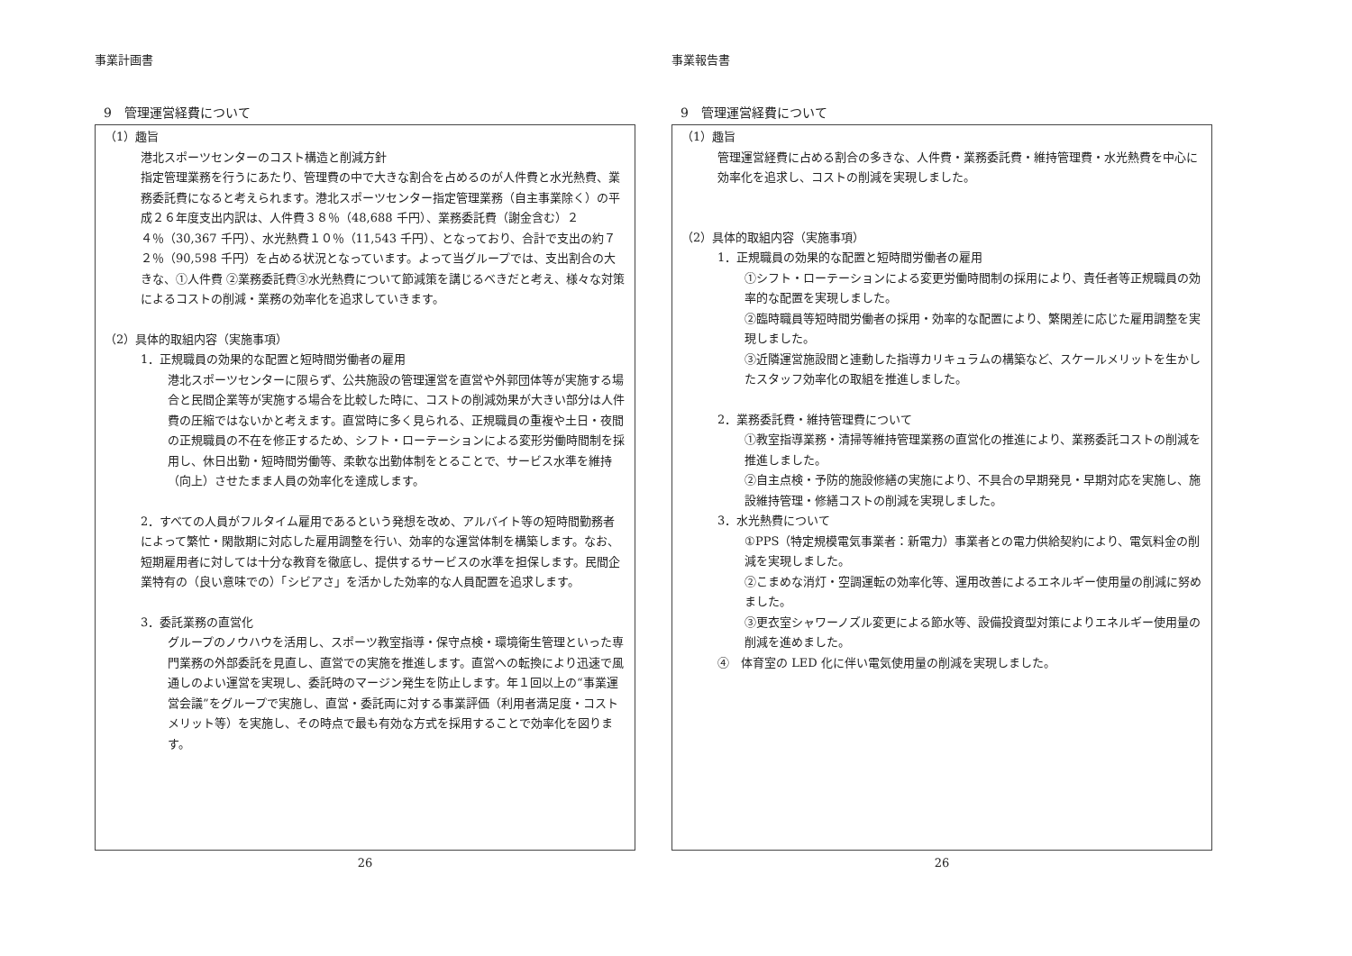事業計画書
9　管理運営経費について
（1）趣旨
港北スポーツセンターのコスト構造と削減方針
指定管理業務を行うにあたり、管理費の中で大きな割合を占めるのが人件費と水光熱費、業務委託費になると考えられます。港北スポーツセンター指定管理業務（自主事業除く）の平成２６年度支出内訳は、人件費３８％（48,688 千円）、業務委託費（謝金含む）２４％（30,367 千円）、水光熱費１０％（11,543 千円）、となっており、合計で支出の約７２％（90,598 千円）を占める状況となっています。よって当グループでは、支出割合の大きな、①人件費 ②業務委託費③水光熱費について節減策を講じるべきだと考え、様々な対策によるコストの削減・業務の効率化を追求していきます。
（2）具体的取組内容（実施事項）
1．正規職員の効果的な配置と短時間労働者の雇用
港北スポーツセンターに限らず、公共施設の管理運営を直営や外郭団体等が実施する場合と民間企業等が実施する場合を比較した時に、コストの削減効果が大きい部分は人件費の圧縮ではないかと考えます。直営時に多く見られる、正規職員の重複や土日・夜間の正規職員の不在を修正するため、シフト・ローテーションによる変形労働時間制を採用し、休日出勤・短時間労働等、柔軟な出勤体制をとることで、サービス水準を維持（向上）させたまま人員の効率化を達成します。
2．すべての人員がフルタイム雇用であるという発想を改め、アルバイト等の短時間勤務者によって繁忙・閑散期に対応した雇用調整を行い、効率的な運営体制を構築します。なお、短期雇用者に対しては十分な教育を徹底し、提供するサービスの水準を担保します。民間企業特有の（良い意味での）「シビアさ」を活かした効率的な人員配置を追求します。
3．委託業務の直営化
グループのノウハウを活用し、スポーツ教室指導・保守点検・環境衛生管理といった専門業務の外部委託を見直し、直営での実施を推進します。直営への転換により迅速で風通しのよい運営を実現し、委託時のマージン発生を防止します。年１回以上の“事業運営会議”をグループで実施し、直営・委託両に対する事業評価（利用者満足度・コストメリット等）を実施し、その時点で最も有効な方式を採用することで効率化を図ります。
26
事業報告書
9　管理運営経費について
（1）趣旨
管理運営経費に占める割合の多きな、人件費・業務委託費・維持管理費・水光熱費を中心に効率化を追求し、コストの削減を実現しました。
（2）具体的取組内容（実施事項）
1．正規職員の効果的な配置と短時間労働者の雇用
①シフト・ローテーションによる変更労働時間制の採用により、責任者等正規職員の効率的な配置を実現しました。
②臨時職員等短時間労働者の採用・効率的な配置により、繁閑差に応じた雇用調整を実現しました。
③近隣運営施設間と連動した指導カリキュラムの構築など、スケールメリットを生かしたスタッフ効率化の取組を推進しました。
2．業務委託費・維持管理費について
①教室指導業務・清掃等維持管理業務の直営化の推進により、業務委託コストの削減を推進しました。
②自主点検・予防的施設修繕の実施により、不具合の早期発見・早期対応を実施し、施設維持管理・修繕コストの削減を実現しました。
3．水光熱費について
①PPS（特定規模電気事業者：新電力）事業者との電力供給契約により、電気料金の削減を実現しました。
②こまめな消灯・空調運転の効率化等、運用改善によるエネルギー使用量の削減に努めました。
③更衣室シャワーノズル変更による節水等、設備投資型対策によりエネルギー使用量の削減を進めました。
④　体育室の LED 化に伴い電気使用量の削減を実現しました。
26